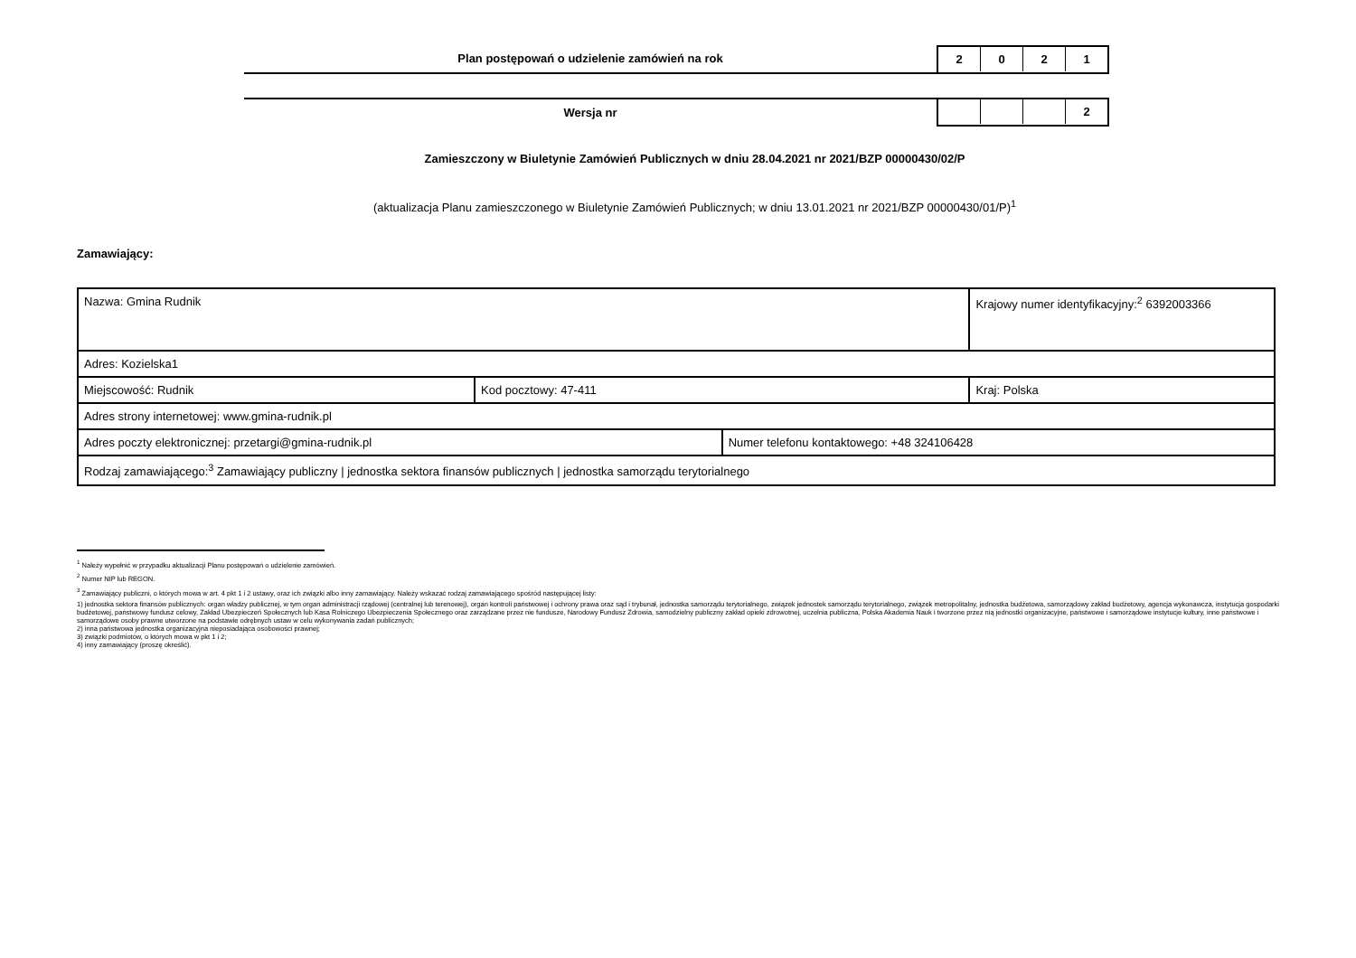Plan postępowań o udzielenie zamówień na rok
2 0 2 1
Wersja nr
2
Zamieszczony w Biuletynie Zamówień Publicznych w dniu 28.04.2021 nr 2021/BZP 00000430/02/P
(aktualizacja Planu zamieszczonego w Biuletynie Zamówień Publicznych; w dniu 13.01.2021 nr 2021/BZP 00000430/01/P)<sup>1</sup>
Zamawiający:
| Nazwa: Gmina Rudnik | | | Krajowy numer identyfikacyjny:<sup>2</sup> 6392003366 |
| Adres: Kozielska1 | | | |
| Miejscowość: Rudnik | Kod pocztowy: 47-411 | | Kraj: Polska |
| Adres strony internetowej: www.gmina-rudnik.pl | | | |
| Adres poczty elektronicznej: przetargi@gmina-rudnik.pl | | Numer telefonu kontaktowego: +48 324106428 | |
| Rodzaj zamawiającego:<sup>3</sup> Zamawiający publiczny / jednostka sektora finansów publicznych / jednostka samorządu terytorialnego | | | |
<sup>1</sup> Należy wypełnić w przypadku aktualizacji Planu postępowań o udzielenie zamówień.
<sup>2</sup> Numer NIP lub REGON.
<sup>3</sup> Zamawiający publiczni, o których mowa w art. 4 pkt 1 i 2 ustawy, oraz ich związki albo inny zamawiający. Należy wskazać rodzaj zamawiającego spośród następującej listy:
1) jednostka sektora finansów publicznych: organ władzy publicznej, w tym organ administracji rządowej (centralnej lub terenowej), organ kontroli państwowej i ochrony prawa oraz sąd i trybunał, jednostka samorządu terytorialnego, związek jednostek samorządu terytorialnego, związek metropolitalny, jednostka budżetowa, samorządowy zakład budżetowy, agencja wykonawcza, instytucja gospodarki budżetowej, państwowy fundusz celowy, Zakład Ubezpieczeń Społecznych lub Kasa Rolniczego Ubezpieczenia Społecznego oraz zarządzane przez nie fundusze, Narodowy Fundusz Zdrowia, samodzielny publiczny zakład opieki zdrowotnej, uczelnia publiczna, Polska Akademia Nauk i tworzone przez nią jednostki organizacyjne, państwowe i samorządowe instytucje kultury, inne państwowe i samorządowe osoby prawne utworzone na podstawie odrębnych ustaw w celu wykonywania zadań publicznych;
2) inna państwowa jednostka organizacyjna nieposiadająca osobowości prawnej;
3) związki podmiotów, o których mowa w pkt 1 i 2;
4) inny zamawiający (proszę określić).